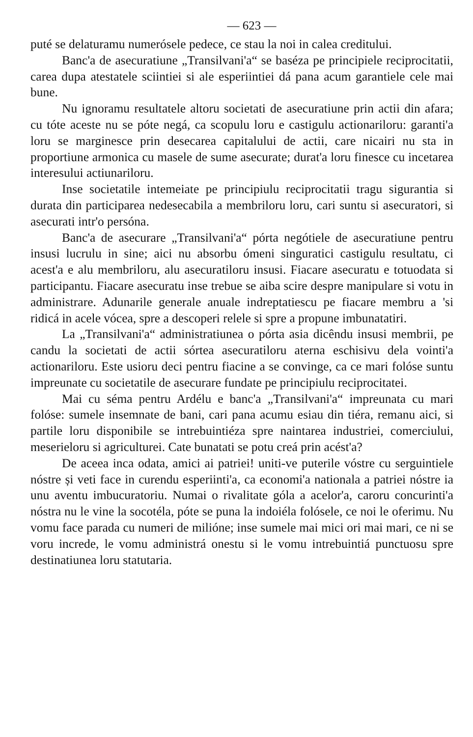— 623 —
puté se delaturamu numerósele pedece, ce stau la noi in calea creditului.
Banc'a de asecuratiune „Transilvani'a“ se baséza pe principiele reciprocitatii, carea dupa atestatele sciintiei si ale esperiintiei dá pana acum garantiele cele mai bune.
Nu ignoramu resultatele altoru societati de asecuratiune prin actii din afara; cu tóte aceste nu se póte negá, ca scopulu loru e castigulu actionariloru: garanti'a loru se marginesce prin desecarea capitalului de actii, care nicairi nu sta in proportiune armonica cu masele de sume asecurate; durat'a loru finesce cu incetarea interesului actiunariloru.
Inse societatile intemeiate pe principiulu reciprocitatii tragu sigurantia si durata din participarea nedesecabila a membriloru loru, cari suntu si asecuratori, si asecurati intr'o persóna.
Banc'a de asecurare „Transilvani'a“ pórta negótiele de asecuratiune pentru insusi lucrulu in sine; aici nu absorbu ómeni singuratici castigulu resultatu, ci acest'a e alu membriloru, alu asecuratiloru insusi. Fiacare asecuratu e totuodata si participantu. Fiacare asecuratu inse trebue se aiba scire despre manipulare si votu in administrare. Adunarile generale anuale indreptatiescu pe fiacare membru a 'si ridicá in acele vócea, spre a descoperi relele si spre a propune imbunatatiri.
La „Transilvani'a“ administratiunea o pórta asia dicêndu insusi membrii, pe candu la societati de actii sórtea asecuratiloru aterna eschisivu dela vointi'a actionariloru. Este usioru deci pentru fiacine a se convinge, ca ce mari folóse suntu impreunate cu societatile de asecurare fundate pe principiulu reciprocitatei.
Mai cu séma pentru Ardélu e banc'a „Transilvani'a“ impreunata cu mari folóse: sumele insemnate de bani, cari pana acumu esiau din tiéra, remanu aici, si partile loru disponibile se intrebuintiéza spre naintarea industriei, comerciului, meserieloru si agriculturei. Cate bunatati se potu creá prin acést'a?
De aceea inca odata, amici ai patriei! uniti-ve puterile vóstre cu serguintiele nóstre și veti face in curendu esperiinti'a, ca economi'a nationala a patriei nóstre ia unu aventu imbucuratoriu. Numai o rivalitate góla a acelor'a, caroru concurinti'a nóstra nu le vine la socotéla, póte se puna la indoiéla folósele, ce noi le oferimu. Nu vomu face parada cu numeri de milióne; inse sumele mai mici ori mai mari, ce ni se voru increde, le vomu administrá onestu si le vomu intrebuintiá punctuosu spre destinatiunea loru statutaria.